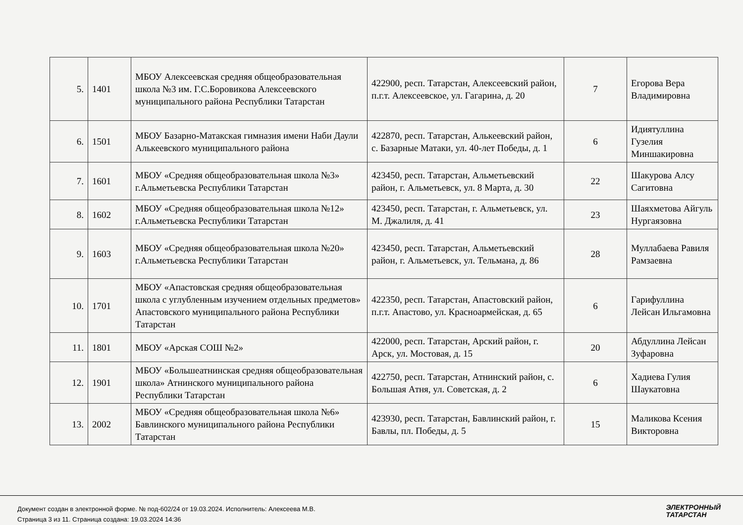| 5. | 1401 | МБОУ Алексеевская средняя общеобразовательная школа №3 им. Г.С.Боровикова Алексеевского муниципального района Республики Татарстан | 422900, респ. Татарстан, Алексеевский район, п.г.т. Алексеевское, ул. Гагарина, д. 20 | 7 | Егорова Вера Владимировна |
| 6. | 1501 | МБОУ Базарно-Матакская гимназия имени Наби Даули Алькеевского муниципального района | 422870, респ. Татарстан, Алькеевский район, с. Базарные Матаки, ул. 40-лет Победы, д. 1 | 6 | Идиятуллина Гузелия Миншакировна |
| 7. | 1601 | МБОУ «Средняя общеобразовательная школа №3» г.Альметьевска Республики Татарстан | 423450, респ. Татарстан, Альметьевский район, г. Альметьевск, ул. 8 Марта, д. 30 | 22 | Шакурова Алсу Сагитовна |
| 8. | 1602 | МБОУ «Средняя общеобразовательная школа №12» г.Альметьевска Республики Татарстан | 423450, респ. Татарстан, г. Альметьевск, ул. М. Джалиля, д. 41 | 23 | Шаяхметова Айгуль Нургаязовна |
| 9. | 1603 | МБОУ «Средняя общеобразовательная школа №20» г.Альметьевска Республики Татарстан | 423450, респ. Татарстан, Альметьевский район, г. Альметьевск, ул. Тельмана, д. 86 | 28 | Муллабаева Равиля Рамзаевна |
| 10. | 1701 | МБОУ «Апастовская средняя общеобразовательная школа с углубленным изучением отдельных предметов» Апастовского муниципального района Республики Татарстан | 422350, респ. Татарстан, Апастовский район, п.г.т. Апастово, ул. Красноармейская, д. 65 | 6 | Гарифуллина Лейсан Ильгамовна |
| 11. | 1801 | МБОУ «Арская СОШ №2» | 422000, респ. Татарстан, Арский район, г. Арск, ул. Мостовая, д. 15 | 20 | Абдуллина Лейсан Зуфаровна |
| 12. | 1901 | МБОУ «Большеатнинская средняя общеобразовательная школа» Атнинского муниципального района Республики Татарстан | 422750, респ. Татарстан, Атнинский район, с. Большая Атня, ул. Советская, д. 2 | 6 | Хадиева Гулия Шаукатовна |
| 13. | 2002 | МБОУ «Средняя общеобразовательная школа №6» Бавлинского муниципального района Республики Татарстан | 423930, респ. Татарстан, Бавлинский район, г. Бавлы, пл. Победы, д. 5 | 15 | Маликова Ксения Викторовна |
Документ создан в электронной форме. № под-602/24 от 19.03.2024. Исполнитель: Алексеева М.В.
Страница 3 из 11. Страница создана: 19.03.2024 14:36
ЭЛЕКТРОННЫЙ
ТАТАРСТАН